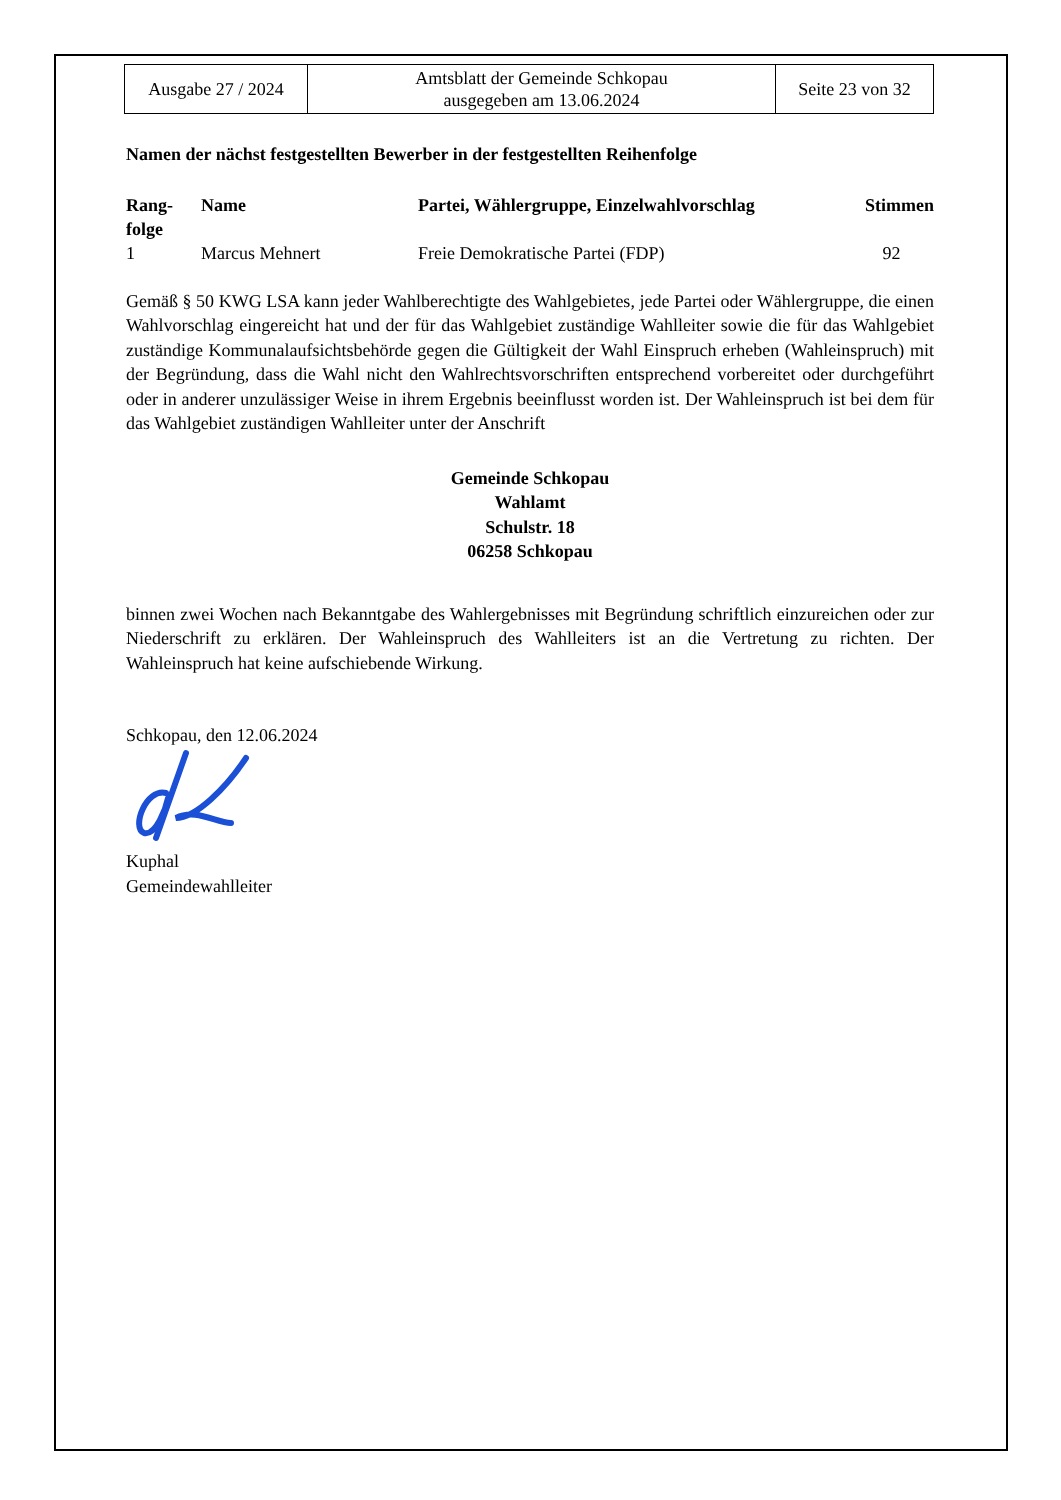| Ausgabe 27 / 2024 | Amtsblatt der Gemeinde Schkopau ausgegeben am 13.06.2024 | Seite 23 von 32 |
Namen der nächst festgestellten Bewerber in der festgestellten Reihenfolge
| Rang- folge | Name | Partei, Wählergruppe, Einzelwahlvorschlag | Stimmen |
| --- | --- | --- | --- |
| 1 | Marcus Mehnert | Freie Demokratische Partei (FDP) | 92 |
Gemäß § 50 KWG LSA kann jeder Wahlberechtigte des Wahlgebietes, jede Partei oder Wählergruppe, die einen Wahlvorschlag eingereicht hat und der für das Wahlgebiet zuständige Wahlleiter sowie die für das Wahlgebiet zuständige Kommunalaufsichtsbehörde gegen die Gültigkeit der Wahl Einspruch erheben (Wahleinspruch) mit der Begründung, dass die Wahl nicht den Wahlrechtsvorschriften entsprechend vorbereitet oder durchgeführt oder in anderer unzulässiger Weise in ihrem Ergebnis beeinflusst worden ist. Der Wahleinspruch ist bei dem für das Wahlgebiet zuständigen Wahlleiter unter der Anschrift
Gemeinde Schkopau
Wahlamt
Schulstr. 18
06258 Schkopau
binnen zwei Wochen nach Bekanntgabe des Wahlergebnisses mit Begründung schriftlich einzureichen oder zur Niederschrift zu erklären. Der Wahleinspruch des Wahlleiters ist an die Vertretung zu richten. Der Wahleinspruch hat keine aufschiebende Wirkung.
Schkopau, den 12.06.2024
Kuphal
Gemeindewahlleiter